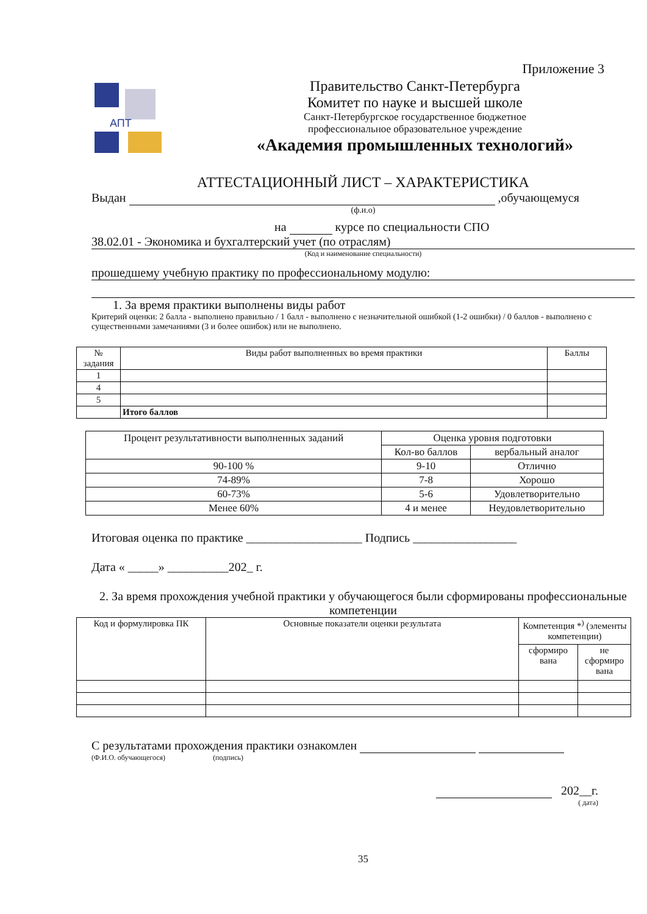Приложение 3
АПТ
Правительство Санкт-Петербурга
Комитет по науке и высшей школе
Санкт-Петербургское государственное бюджетное
профессиональное образовательное учреждение
«Академия промышленных технологий»
АТТЕСТАЦИОННЫЙ ЛИСТ – ХАРАКТЕРИСТИКА
Выдан ,обучающемуся
(ф.и.о)
на курсе по специальности СПО
38.02.01 - Экономика и бухгалтерский учет (по отраслям)
(Код и наименование специальности)
прошедшему учебную практику по профессиональному модулю:
1. За время практики выполнены виды работ
Критерий оценки: 2 балла - выполнено правильно / 1 балл - выполнено с незначительной ошибкой (1-2 ошибки) / 0 баллов - выполнено с существенными замечаниями (3 и более ошибок) или не выполнено.
| № задания | Виды работ выполненных во время практики | Баллы |
| --- | --- | --- |
| 1 | | |
| 4 | | |
| 5 | | |
| | Итого баллов | |
| Процент результативности выполненных заданий | Оценка уровня подготовки | |
| | Кол-во баллов | вербальный аналог |
| 90-100 % | 9-10 | Отлично |
| 74-89% | 7-8 | Хорошо |
| 60-73% | 5-6 | Удовлетворительно |
| Менее 60% | 4 и менее | Неудовлетворительно |
Итоговая оценка по практике ___________________ Подпись _________________
Дата « _____» __________202_ г.
2. За время прохождения учебной практики у обучающегося были сформированы профессиональные компетенции
| Код и формулировка ПК | Основные показатели оценки результата | Компетенция *<sup>)</sup> (элементы компетенции) | |
| | | сформиро вана | не сформиро вана |
С результатами прохождения практики ознакомлен
(Ф.И.О. обучающегося) (подпись)
202__г.
( дата)
35